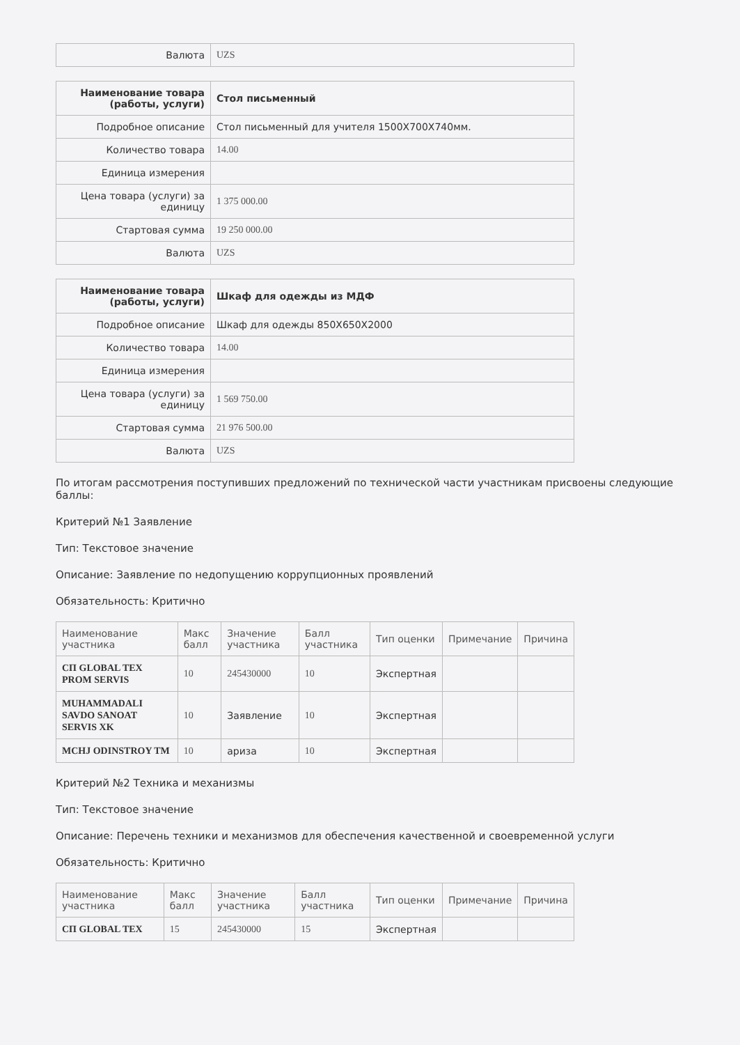| Валюта | UZS |
| Наименование товара (работы, услуги) | Стол письменный |
| --- | --- |
| Подробное описание | Стол письменный для учителя 1500X700X740мм. |
| Количество товара | 14.00 |
| Единица измерения | |
| Цена товара (услуги) за единицу | 1 375 000.00 |
| Стартовая сумма | 19 250 000.00 |
| Валюта | UZS |
| Наименование товара (работы, услуги) | Шкаф для одежды из МДФ |
| --- | --- |
| Подробное описание | Шкаф для одежды 850X650X2000 |
| Количество товара | 14.00 |
| Единица измерения | |
| Цена товара (услуги) за единицу | 1 569 750.00 |
| Стартовая сумма | 21 976 500.00 |
| Валюта | UZS |
По итогам рассмотрения поступивших предложений по технической части участникам присвоены следующие баллы:
Критерий №1 Заявление
Тип: Текстовое значение
Описание: Заявление по недопущению коррупционных проявлений
Обязательность: Критично
| Наименование участника | Макс балл | Значение участника | Балл участника | Тип оценки | Примечание | Причина |
| --- | --- | --- | --- | --- | --- | --- |
| СП GLOBAL TEX PROM SERVIS | 10 | 245430000 | 10 | Экспертная | | |
| MUHAMMADALI SAVDO SANOAT SERVIS XK | 10 | Заявление | 10 | Экспертная | | |
| MCHJ ODINSTROY TM | 10 | ариза | 10 | Экспертная | | |
Критерий №2 Техника и механизмы
Тип: Текстовое значение
Описание: Перечень техники и механизмов для обеспечения качественной и своевременной услуги
Обязательность: Критично
| Наименование участника | Макс балл | Значение участника | Балл участника | Тип оценки | Примечание | Причина |
| --- | --- | --- | --- | --- | --- | --- |
| СП GLOBAL TEX | 15 | 245430000 | 15 | Экспертная | | |